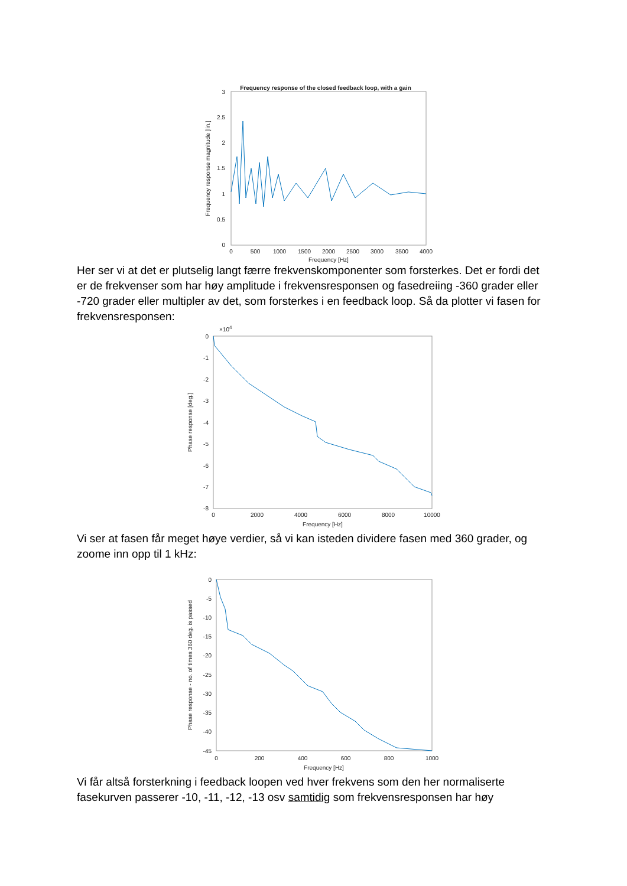Frequency response of the closed feedback loop, with a gain
3
2.5
2
1.5
1
0.5
0
0
500
1000
1500
2000
2500
3000
3500
4000
Frequency [Hz]
Frequency response magnitude [lin.]
Her ser vi at det er plutselig langt færre frekvenskomponenter som forsterkes. Det er fordi det er de frekvenser som har høy amplitude i frekvensresponsen og fasedreiing -360 grader eller -720 grader eller multipler av det, som forsterkes i en feedback loop. Så da plotter vi fasen for frekvensresponsen:
×104
0
-1
-2
-3
-4
-5
-6
-7
-8
0
2000
4000
6000
8000
10000
Frequency [Hz]
Phase response [deg.]
Vi ser at fasen får meget høye verdier, så vi kan isteden dividere fasen med 360 grader, og zoome inn opp til 1 kHz:
0
-5
-10
-15
-20
-25
-30
-35
-40
-45
0
200
400
600
800
1000
Frequency [Hz]
Phase response - no. of times 360 deg. is passed
Vi får altså forsterkning i feedback loopen ved hver frekvens som den her normaliserte fasekurven passerer -10, -11, -12, -13 osv samtidig som frekvensresponsen har høy